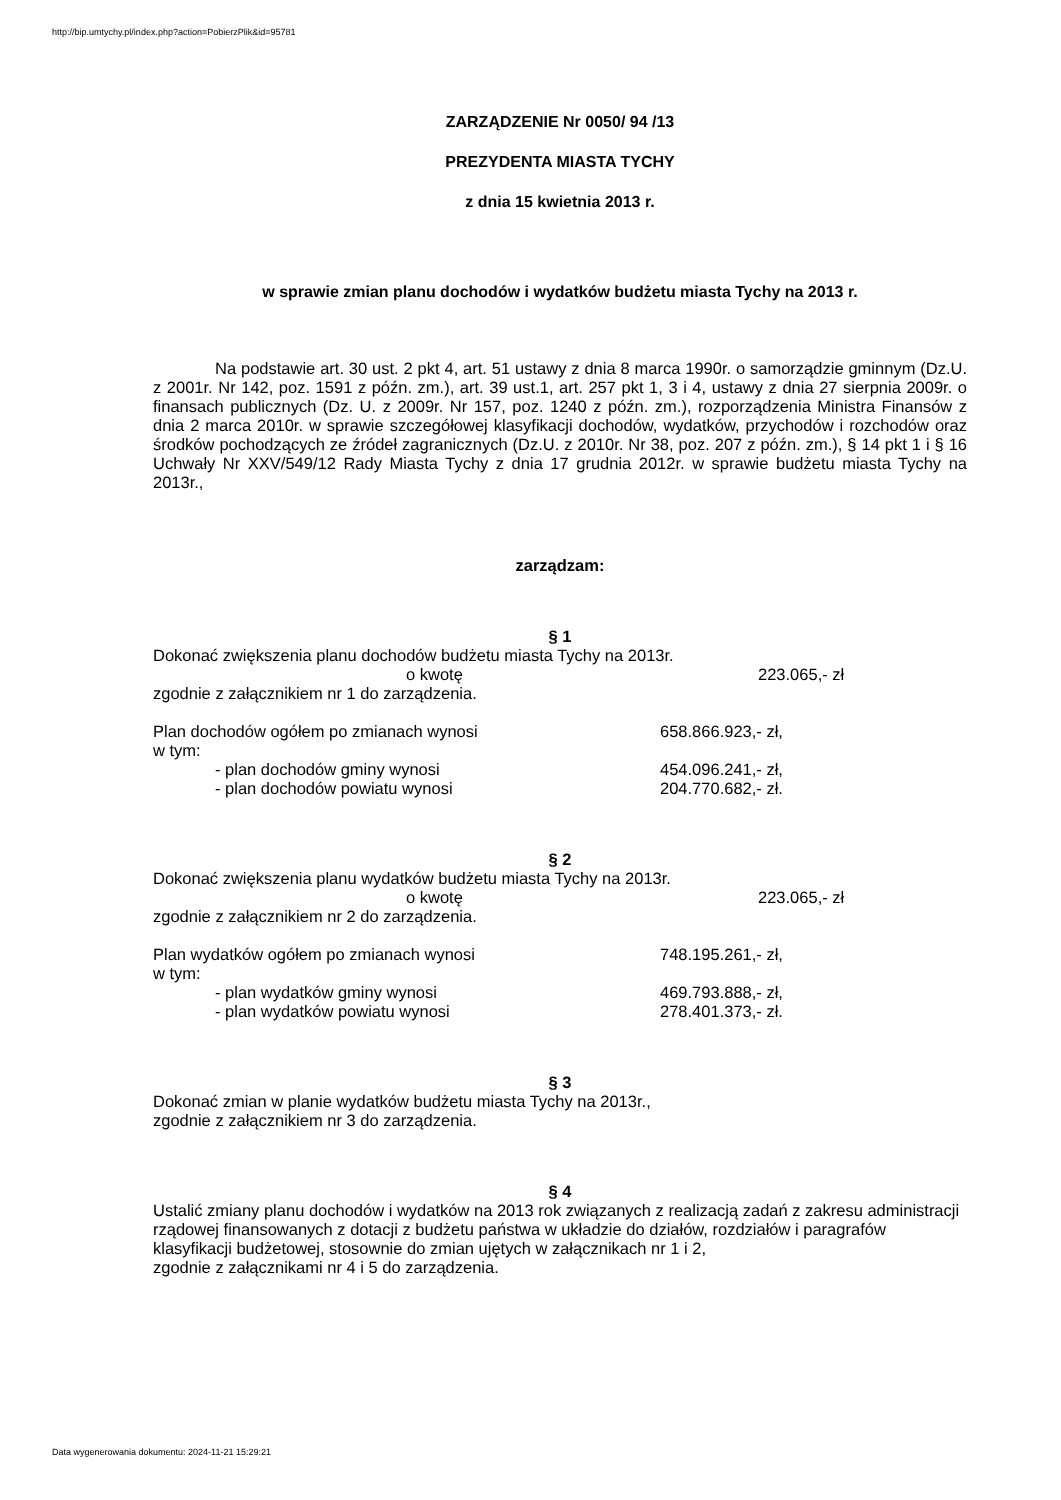http://bip.umtychy.pl/index.php?action=PobierzPlik&id=95781
ZARZĄDZENIE Nr 0050/ 94 /13
PREZYDENTA MIASTA TYCHY
z dnia 15 kwietnia 2013 r.
w sprawie zmian planu dochodów i wydatków budżetu miasta Tychy na 2013 r.
Na podstawie art. 30 ust. 2 pkt 4, art. 51 ustawy z dnia 8 marca 1990r. o samorządzie gminnym (Dz.U. z 2001r. Nr 142, poz. 1591 z późn. zm.), art. 39 ust.1, art. 257 pkt 1, 3 i 4, ustawy z dnia 27 sierpnia 2009r. o finansach publicznych (Dz. U. z 2009r. Nr 157, poz. 1240 z późn. zm.), rozporządzenia Ministra Finansów z dnia 2 marca 2010r. w sprawie szczegółowej klasyfikacji dochodów, wydatków, przychodów i rozchodów oraz środków pochodzących ze źródeł zagranicznych (Dz.U. z 2010r. Nr 38, poz. 207 z późn. zm.), § 14 pkt 1 i § 16 Uchwały Nr XXV/549/12 Rady Miasta Tychy z dnia 17 grudnia 2012r. w sprawie budżetu miasta Tychy na 2013r.,
zarządzam:
§ 1
Dokonać zwiększenia planu dochodów budżetu miasta Tychy na 2013r.
o kwotę 223.065,- zł
zgodnie z załącznikiem nr 1 do zarządzenia.
Plan dochodów ogółem po zmianach wynosi 658.866.923,- zł,
w tym:
- plan dochodów gminy wynosi 454.096.241,- zł,
- plan dochodów powiatu wynosi 204.770.682,- zł.
§ 2
Dokonać zwiększenia planu wydatków budżetu miasta Tychy na 2013r.
o kwotę 223.065,- zł
zgodnie z załącznikiem nr 2 do zarządzenia.
Plan wydatków ogółem po zmianach wynosi 748.195.261,- zł,
w tym:
- plan wydatków gminy wynosi 469.793.888,- zł,
- plan wydatków powiatu wynosi 278.401.373,- zł.
§ 3
Dokonać zmian w planie wydatków budżetu miasta Tychy na 2013r.,
zgodnie z załącznikiem nr 3 do zarządzenia.
§ 4
Ustalić zmiany planu dochodów i wydatków na 2013 rok związanych z realizacją zadań z zakresu administracji rządowej finansowanych z dotacji z budżetu państwa w układzie do działów, rozdziałów i paragrafów klasyfikacji budżetowej, stosownie do zmian ujętych w załącznikach nr 1 i 2,
zgodnie z załącznikami nr 4 i 5 do zarządzenia.
Data wygenerowania dokumentu: 2024-11-21 15:29:21